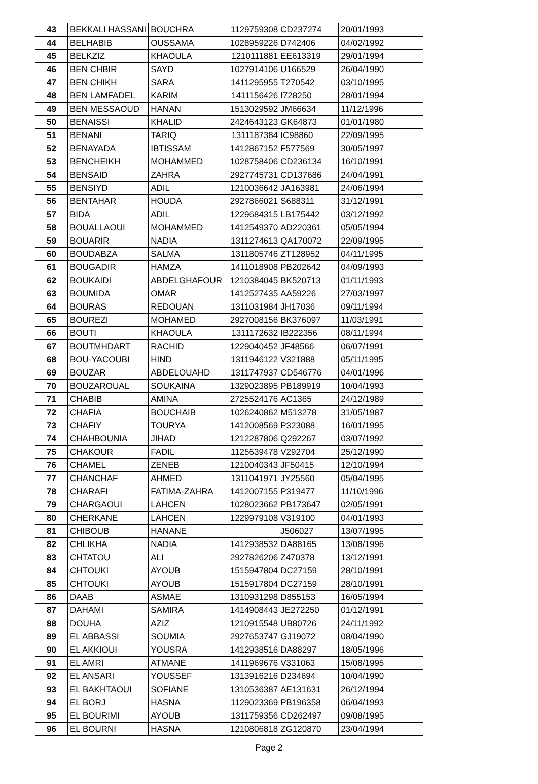| 43 | BEKKALI HASSANI | BOUCHRA | 1129759308 | CD237274 | 20/01/1993 |
| 44 | BELHABIB | OUSSAMA | 1028959226 | D742406 | 04/02/1992 |
| 45 | BELKZIZ | KHAOULA | 1210111881 | EE613319 | 29/01/1994 |
| 46 | BEN CHBIR | SAYD | 1027914106 | U166529 | 26/04/1990 |
| 47 | BEN CHIKH | SARA | 1411295955 | T270542 | 03/10/1995 |
| 48 | BEN LAMFADEL | KARIM | 1411156426 | I728250 | 28/01/1994 |
| 49 | BEN MESSAOUD | HANAN | 1513029592 | JM66634 | 11/12/1996 |
| 50 | BENAISSI | KHALID | 2424643123 | GK64873 | 01/01/1980 |
| 51 | BENANI | TARIQ | 1311187384 | IC98860 | 22/09/1995 |
| 52 | BENAYADA | IBTISSAM | 1412867152 | F577569 | 30/05/1997 |
| 53 | BENCHEIKH | MOHAMMED | 1028758406 | CD236134 | 16/10/1991 |
| 54 | BENSAID | ZAHRA | 2927745731 | CD137686 | 24/04/1991 |
| 55 | BENSIYD | ADIL | 1210036642 | JA163981 | 24/06/1994 |
| 56 | BENTAHAR | HOUDA | 2927866021 | S688311 | 31/12/1991 |
| 57 | BIDA | ADIL | 1229684315 | LB175442 | 03/12/1992 |
| 58 | BOUALLAOUI | MOHAMMED | 1412549370 | AD220361 | 05/05/1994 |
| 59 | BOUARIR | NADIA | 1311274613 | QA170072 | 22/09/1995 |
| 60 | BOUDABZA | SALMA | 1311805746 | ZT128952 | 04/11/1995 |
| 61 | BOUGADIR | HAMZA | 1411018908 | PB202642 | 04/09/1993 |
| 62 | BOUKAIDI | ABDELGHAFOUR | 1210384045 | BK520713 | 01/11/1993 |
| 63 | BOUMIDA | OMAR | 1412527435 | AA59226 | 27/03/1997 |
| 64 | BOURAS | REDOUAN | 1311031984 | JH17036 | 09/11/1994 |
| 65 | BOUREZI | MOHAMED | 2927008156 | BK376097 | 11/03/1991 |
| 66 | BOUTI | KHAOULA | 1311172632 | IB222356 | 08/11/1994 |
| 67 | BOUTMHDART | RACHID | 1229040452 | JF48566 | 06/07/1991 |
| 68 | BOU-YACOUBI | HIND | 1311946122 | V321888 | 05/11/1995 |
| 69 | BOUZAR | ABDELOUAHD | 1311747937 | CD546776 | 04/01/1996 |
| 70 | BOUZAROUAL | SOUKAINA | 1329023895 | PB189919 | 10/04/1993 |
| 71 | CHABIB | AMINA | 2725524176 | AC1365 | 24/12/1989 |
| 72 | CHAFIA | BOUCHAIB | 1026240862 | M513278 | 31/05/1987 |
| 73 | CHAFIY | TOURYA | 1412008569 | P323088 | 16/01/1995 |
| 74 | CHAHBOUNIA | JIHAD | 1212287806 | Q292267 | 03/07/1992 |
| 75 | CHAKOUR | FADIL | 1125639478 | V292704 | 25/12/1990 |
| 76 | CHAMEL | ZENEB | 1210040343 | JF50415 | 12/10/1994 |
| 77 | CHANCHAF | AHMED | 1311041971 | JY25560 | 05/04/1995 |
| 78 | CHARAFI | FATIMA-ZAHRA | 1412007155 | P319477 | 11/10/1996 |
| 79 | CHARGAOUI | LAHCEN | 1028023662 | PB173647 | 02/05/1991 |
| 80 | CHERKANE | LAHCEN | 1229979108 | V319100 | 04/01/1993 |
| 81 | CHIBOUB | HANANE | | J506027 | 13/07/1995 |
| 82 | CHLIKHA | NADIA | 1412938532 | DA88165 | 13/08/1996 |
| 83 | CHTATOU | ALI | 2927826206 | Z470378 | 13/12/1991 |
| 84 | CHTOUKI | AYOUB | 1515947804 | DC27159 | 28/10/1991 |
| 85 | CHTOUKI | AYOUB | 1515917804 | DC27159 | 28/10/1991 |
| 86 | DAAB | ASMAE | 1310931298 | D855153 | 16/05/1994 |
| 87 | DAHAMI | SAMIRA | 1414908443 | JE272250 | 01/12/1991 |
| 88 | DOUHA | AZIZ | 1210915548 | UB80726 | 24/11/1992 |
| 89 | EL ABBASSI | SOUMIA | 2927653747 | GJ19072 | 08/04/1990 |
| 90 | EL AKKIOUI | YOUSRA | 1412938516 | DA88297 | 18/05/1996 |
| 91 | EL AMRI | ATMANE | 1411969676 | V331063 | 15/08/1995 |
| 92 | EL ANSARI | YOUSSEF | 1313916216 | D234694 | 10/04/1990 |
| 93 | EL BAKHTAOUI | SOFIANE | 1310536387 | AE131631 | 26/12/1994 |
| 94 | EL BORJ | HASNA | 1129023369 | PB196358 | 06/04/1993 |
| 95 | EL BOURIMI | AYOUB | 1311759356 | CD262497 | 09/08/1995 |
| 96 | EL BOURNI | HASNA | 1210806818 | ZG120870 | 23/04/1994 |
Page 2